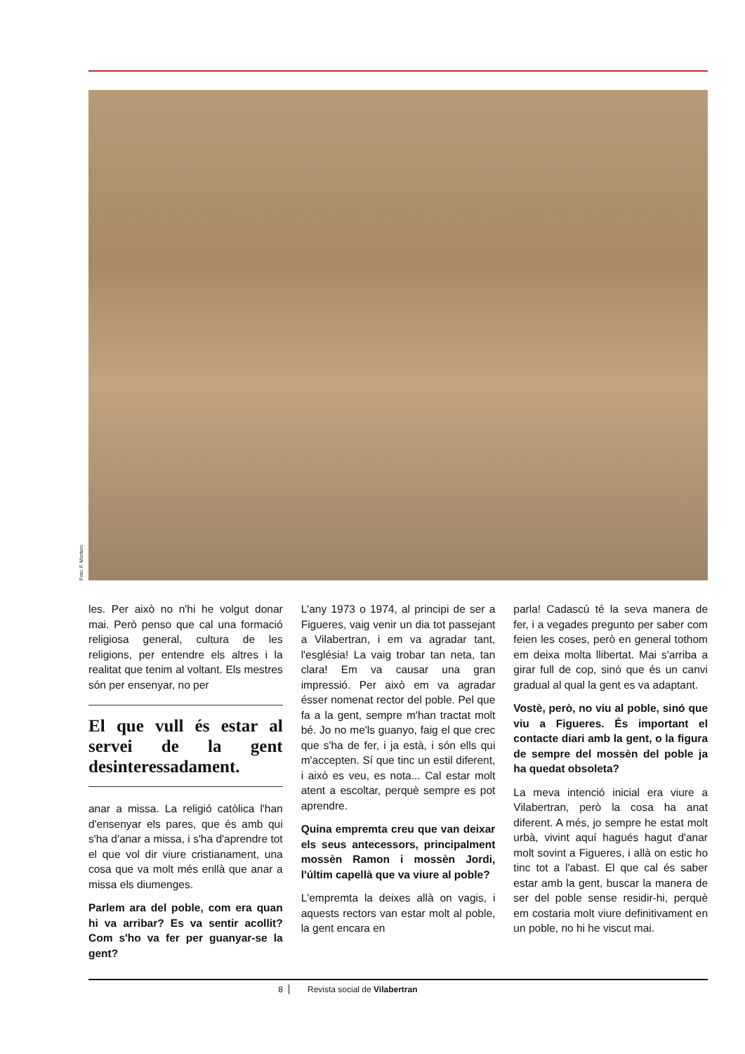Foto: F. Montero
les. Per això no n'hi he volgut donar mai. Però penso que cal una formació religiosa general, cultura de les religions, per entendre els altres i la realitat que tenim al voltant. Els mestres són per ensenyar, no per
El que vull és estar al servei de la gent desinteressadament.
anar a missa. La religió catòlica l'han d'ensenyar els pares, que és amb qui s'ha d'anar a missa, i s'ha d'aprendre tot el que vol dir viure cristianament, una cosa que va molt més enllà que anar a missa els diumenges.
Parlem ara del poble, com era quan hi va arribar? Es va sentir acollit? Com s'ho va fer per guanyar-se la gent?
L'any 1973 o 1974, al principi de ser a Figueres, vaig venir un dia tot passejant a Vilabertran, i em va agradar tant, l'església! La vaig trobar tan neta, tan clara! Em va causar una gran impressió. Per això em va agradar ésser nomenat rector del poble. Pel que fa a la gent, sempre m'han tractat molt bé. Jo no me'ls guanyo, faig el que crec que s'ha de fer, i ja està, i són ells qui m'accepten. Sí que tinc un estil diferent, i això es veu, es nota... Cal estar molt atent a escoltar, perquè sempre es pot aprendre.
Quina empremta creu que van deixar els seus antecessors, principalment mossèn Ramon i mossèn Jordi, l'últim capellà que va viure al poble?
L'empremta la deixes allà on vagis, i aquests rectors van estar molt al poble, la gent encara en
parla! Cadascú té la seva manera de fer, i a vegades pregunto per saber com feien les coses, però en general tothom em deixa molta llibertat. Mai s'arriba a girar full de cop, sinó que és un canvi gradual al qual la gent es va adaptant.
Vostè, però, no viu al poble, sinó que viu a Figueres. És important el contacte diari amb la gent, o la figura de sempre del mossèn del poble ja ha quedat obsoleta?
La meva intenció inicial era viure a Vilabertran, però la cosa ha anat diferent. A més, jo sempre he estat molt urbà, vivint aquí hagués hagut d'anar molt sovint a Figueres, i allà on estic ho tinc tot a l'abast. El que cal és saber estar amb la gent, buscar la manera de ser del poble sense residir-hi, perquè em costaria molt viure definitivament en un poble, no hi he viscut mai.
8 Revista social de Vilabertran